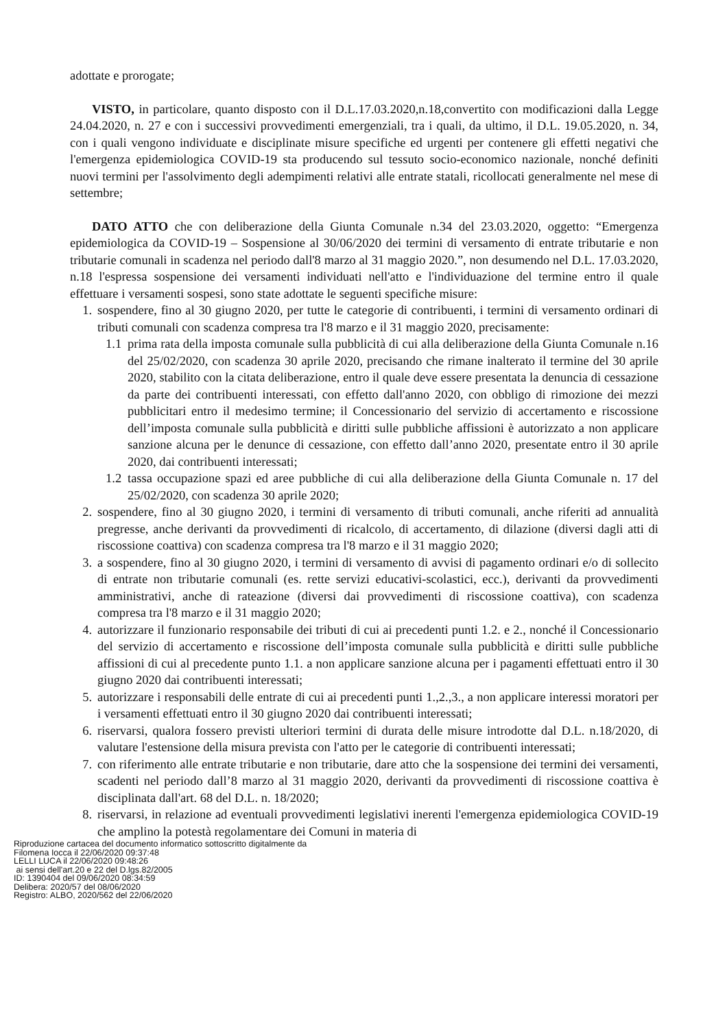adottate e prorogate;
VISTO, in particolare, quanto disposto con il D.L.17.03.2020,n.18,convertito con modificazioni dalla Legge 24.04.2020, n. 27 e con i successivi provvedimenti emergenziali, tra i quali, da ultimo, il D.L. 19.05.2020, n. 34, con i quali vengono individuate e disciplinate misure specifiche ed urgenti per contenere gli effetti negativi che l'emergenza epidemiologica COVID-19 sta producendo sul tessuto socio-economico nazionale, nonché definiti nuovi termini per l'assolvimento degli adempimenti relativi alle entrate statali, ricollocati generalmente nel mese di settembre;
DATO ATTO che con deliberazione della Giunta Comunale n.34 del 23.03.2020, oggetto: “Emergenza epidemiologica da COVID-19 – Sospensione al 30/06/2020 dei termini di versamento di entrate tributarie e non tributarie comunali in scadenza nel periodo dall'8 marzo al 31 maggio 2020.”, non desumendo nel D.L. 17.03.2020, n.18 l'espressa sospensione dei versamenti individuati nell'atto e l'individuazione del termine entro il quale effettuare i versamenti sospesi, sono state adottate le seguenti specifiche misure:
1. sospendere, fino al 30 giugno 2020, per tutte le categorie di contribuenti, i termini di versamento ordinari di tributi comunali con scadenza compresa tra l'8 marzo e il 31 maggio 2020, precisamente:
1.1
prima rata della imposta comunale sulla pubblicità di cui alla deliberazione della Giunta Comunale n.16 del 25/02/2020, con scadenza 30 aprile 2020, precisando che rimane inalterato il termine del 30 aprile 2020, stabilito con la citata deliberazione, entro il quale deve essere presentata la denuncia di cessazione da parte dei contribuenti interessati, con effetto dall'anno 2020, con obbligo di rimozione dei mezzi pubblicitari entro il medesimo termine; il Concessionario del servizio di accertamento e riscossione dell’imposta comunale sulla pubblicità e diritti sulle pubbliche affissioni è autorizzato a non applicare sanzione alcuna per le denunce di cessazione, con effetto dall’anno 2020, presentate entro il 30 aprile 2020, dai contribuenti interessati;
1.2
tassa occupazione spazi ed aree pubbliche di cui alla deliberazione della Giunta Comunale n. 17 del 25/02/2020, con scadenza 30 aprile 2020;
2. sospendere, fino al 30 giugno 2020, i termini di versamento di tributi comunali, anche riferiti ad annualità pregresse, anche derivanti da provvedimenti di ricalcolo, di accertamento, di dilazione (diversi dagli atti di riscossione coattiva) con scadenza compresa tra l'8 marzo e il 31 maggio 2020;
3. a sospendere, fino al 30 giugno 2020, i termini di versamento di avvisi di pagamento ordinari e/o di sollecito di entrate non tributarie comunali (es. rette servizi educativi-scolastici, ecc.), derivanti da provvedimenti amministrativi, anche di rateazione (diversi dai provvedimenti di riscossione coattiva), con scadenza compresa tra l'8 marzo e il 31 maggio 2020;
4. autorizzare il funzionario responsabile dei tributi di cui ai precedenti punti 1.2. e 2., nonché il Concessionario del servizio di accertamento e riscossione dell’imposta comunale sulla pubblicità e diritti sulle pubbliche affissioni di cui al precedente punto 1.1. a non applicare sanzione alcuna per i pagamenti effettuati entro il 30 giugno 2020 dai contribuenti interessati;
5. autorizzare i responsabili delle entrate di cui ai precedenti punti 1.,2.,3., a non applicare interessi moratori per i versamenti effettuati entro il 30 giugno 2020 dai contribuenti interessati;
6. riservarsi, qualora fossero previsti ulteriori termini di durata delle misure introdotte dal D.L. n.18/2020, di valutare l'estensione della misura prevista con l'atto per le categorie di contribuenti interessati;
7. con riferimento alle entrate tributarie e non tributarie, dare atto che la sospensione dei termini dei versamenti, scadenti nel periodo dall’8 marzo al 31 maggio 2020, derivanti da provvedimenti di riscossione coattiva è disciplinata dall'art. 68 del D.L. n. 18/2020;
8. riservarsi, in relazione ad eventuali provvedimenti legislativi inerenti l'emergenza epidemiologica COVID-19 che amplino la potestà regolamentare dei Comuni in materia di
Riproduzione cartacea del documento informatico sottoscritto digitalmente da
Filomena Iocca il 22/06/2020 09:37:48
LELLI LUCA il 22/06/2020 09:48:26
ai sensi dell'art.20 e 22 del D.lgs.82/2005
ID: 1390404 del 09/06/2020 08:34:59
Delibera: 2020/57 del 08/06/2020
Registro: ALBO, 2020/562 del 22/06/2020